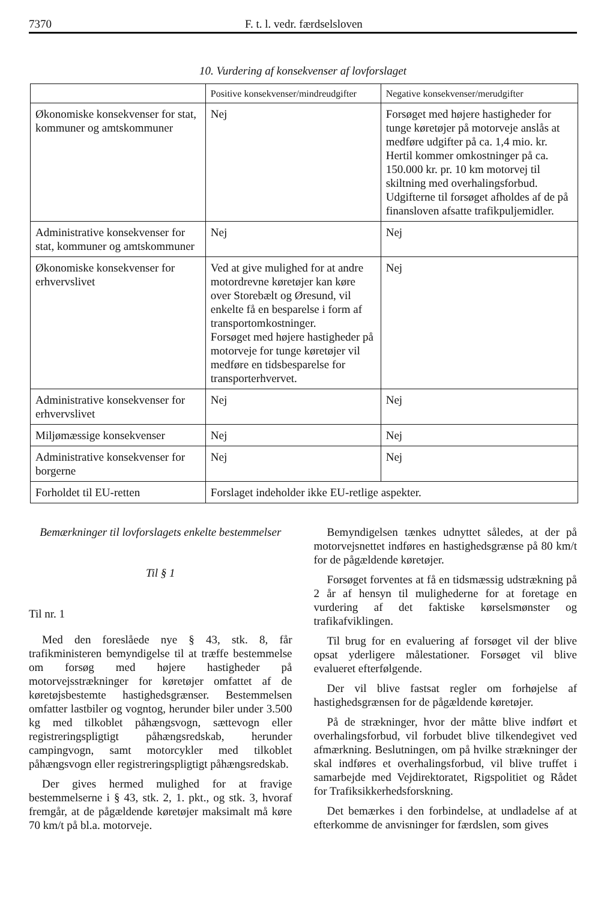7370 F. t. l. vedr. færdselsloven
10. Vurdering af konsekvenser af lovforslaget
| | Positive konsekvenser/mindreudgifter | Negative konsekvenser/merudgifter |
| --- | --- | --- |
| Økonomiske konsekvenser for stat, kommuner og amtskommuner | Nej | Forsøget med højere hastigheder for tunge køretøjer på motorveje anslås at medføre udgifter på ca. 1,4 mio. kr. Hertil kommer omkostninger på ca. 150.000 kr. pr. 10 km motorvej til skiltning med overhalingsforbud. Udgifterne til forsøget afholdes af de på finansloven afsatte trafikpuljemidler. |
| Administrative konsekvenser for stat, kommuner og amtskommuner | Nej | Nej |
| Økonomiske konsekvenser for erhvervslivet | Ved at give mulighed for at andre motordrevne køretøjer kan køre over Storebælt og Øresund, vil enkelte få en besparelse i form af transportomkostninger. Forsøget med højere hastigheder på motorveje for tunge køretøjer vil medføre en tidsbesparelse for transporterhvervet. | Nej |
| Administrative konsekvenser for erhvervslivet | Nej | Nej |
| Miljømæssige konsekvenser | Nej | Nej |
| Administrative konsekvenser for borgerne | Nej | Nej |
| Forholdet til EU-retten | Forslaget indeholder ikke EU-retlige aspekter. | |
Bemærkninger til lovforslagets enkelte bestemmelser
Til § 1
Til nr. 1
Med den foreslåede nye § 43, stk. 8, får trafikministeren bemyndigelse til at træffe bestemmelse om forsøg med højere hastigheder på motorvejsstrækninger for køretøjer omfattet af de køretøjsbestemte hastighedsgrænser. Bestemmelsen omfatter lastbiler og vogntog, herunder biler under 3.500 kg med tilkoblet påhængsvogn, sættevogn eller registreringspligtigt påhængsredskab, herunder campingvogn, samt motorcykler med tilkoblet påhængsvogn eller registreringspligtigt påhængsredskab.
Der gives hermed mulighed for at fravige bestemmelserne i § 43, stk. 2, 1. pkt., og stk. 3, hvoraf fremgår, at de pågældende køretøjer maksimalt må køre 70 km/t på bl.a. motorveje.
Bemyndigelsen tænkes udnyttet således, at der på motorvejsnettet indføres en hastighedsgrænse på 80 km/t for de pågældende køretøjer.
Forsøget forventes at få en tidsmæssig udstrækning på 2 år af hensyn til mulighederne for at foretage en vurdering af det faktiske kørselsmønster og trafikafviklingen.
Til brug for en evaluering af forsøget vil der blive opsat yderligere målestationer. Forsøget vil blive evalueret efterfølgende.
Der vil blive fastsat regler om forhøjelse af hastighedsgrænsen for de pågældende køretøjer.
På de strækninger, hvor der måtte blive indført et overhalingsforbud, vil forbudet blive tilkendegivet ved afmærkning. Beslutningen, om på hvilke strækninger der skal indføres et overhalingsforbud, vil blive truffet i samarbejde med Vejdirektoratet, Rigspolitiet og Rådet for Trafiksikkerhedsforskning.
Det bemærkes i den forbindelse, at undladelse af at efterkomme de anvisninger for færdslen, som gives